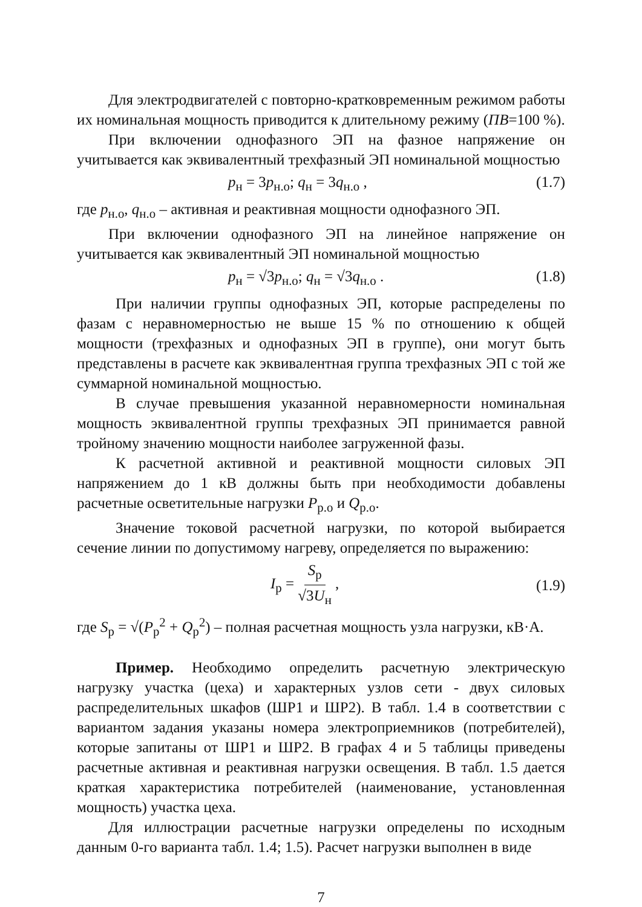Для электродвигателей с повторно-кратковременным режимом работы их номинальная мощность приводится к длительному режиму (ПВ=100 %).
При включении однофазного ЭП на фазное напряжение он учитывается как эквивалентный трехфазный ЭП номинальной мощностью
p<sub>н</sub> = 3p<sub>н.о</sub>; q<sub>н</sub> = 3q<sub>н.о</sub> , (1.7)
где p<sub>н.о</sub>, q<sub>н.о</sub> – активная и реактивная мощности однофазного ЭП.
При включении однофазного ЭП на линейное напряжение он учитывается как эквивалентный ЭП номинальной мощностью
p<sub>н</sub> = √3p<sub>н.о</sub>; q<sub>н</sub> = √3q<sub>н.о</sub> . (1.8)
При наличии группы однофазных ЭП, которые распределены по фазам с неравномерностью не выше 15 % по отношению к общей мощности (трехфазных и однофазных ЭП в группе), они могут быть представлены в расчете как эквивалентная группа трехфазных ЭП с той же суммарной номинальной мощностью.
В случае превышения указанной неравномерности номинальная мощность эквивалентной группы трехфазных ЭП принимается равной тройному значению мощности наиболее загруженной фазы.
К расчетной активной и реактивной мощности силовых ЭП напряжением до 1 кВ должны быть при необходимости добавлены расчетные осветительные нагрузки P<sub>р.о</sub> и Q<sub>р.о</sub>.
Значение токовой расчетной нагрузки, по которой выбирается сечение линии по допустимому нагреву, определяется по выражению:
I<sub>р</sub> = S<sub>р</sub> √3U<sub>н</sub> , (1.9)
где S<sub>р</sub> = √(P<sub>р</sub><sup>2</sup> + Q<sub>р</sub><sup>2</sup>) – полная расчетная мощность узла нагрузки, кВ·А.
Пример. Необходимо определить расчетную электрическую нагрузку участка (цеха) и характерных узлов сети - двух силовых распределительных шкафов (ШР1 и ШР2). В табл. 1.4 в соответствии с вариантом задания указаны номера электроприемников (потребителей), которые запитаны от ШР1 и ШР2. В графах 4 и 5 таблицы приведены расчетные активная и реактивная нагрузки освещения. В табл. 1.5 дается краткая характеристика потребителей (наименование, установленная мощность) участка цеха.
Для иллюстрации расчетные нагрузки определены по исходным данным 0-го варианта табл. 1.4; 1.5). Расчет нагрузки выполнен в виде
7